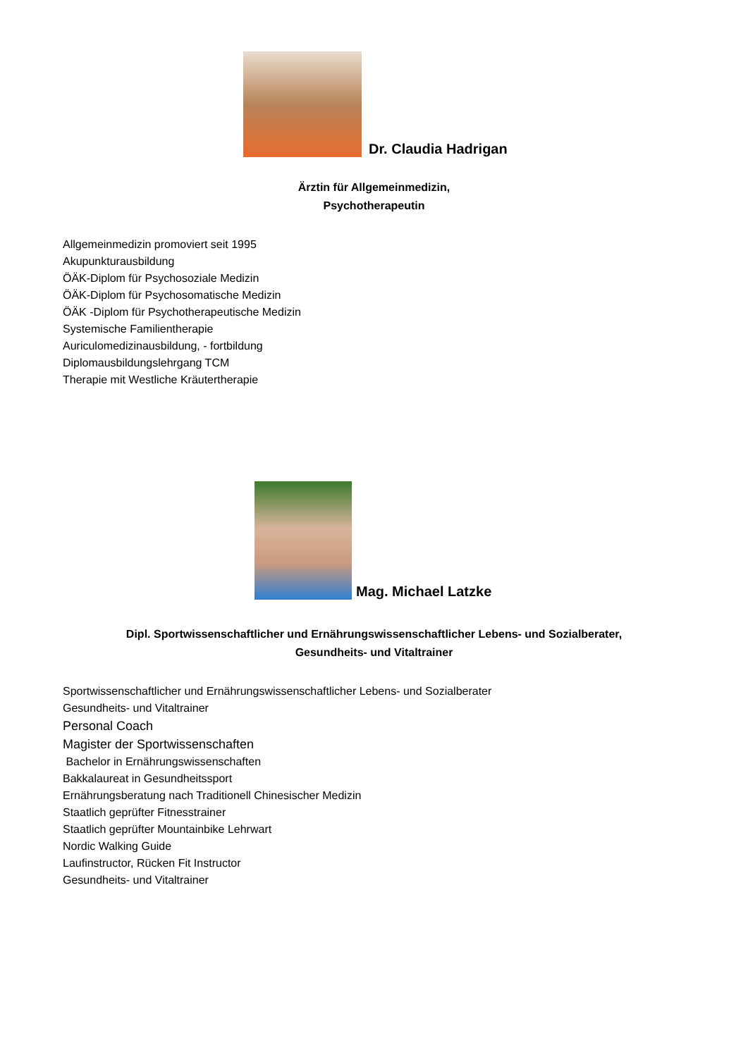Dr. Claudia Hadrigan
Ärztin für Allgemeinmedizin,
Psychotherapeutin
Allgemeinmedizin promoviert seit 1995
Akupunkturausbildung
ÖÄK-Diplom für Psychosoziale Medizin
ÖÄK-Diplom für Psychosomatische Medizin
ÖÄK -Diplom für Psychotherapeutische Medizin
Systemische Familientherapie
Auriculomedizinausbildung, - fortbildung
Diplomausbildungslehrgang TCM
Therapie mit Westliche Kräutertherapie
Mag. Michael Latzke
Dipl. Sportwissenschaftlicher und Ernährungswissenschaftlicher Lebens- und Sozialberater,
Gesundheits- und Vitaltrainer
Sportwissenschaftlicher und Ernährungswissenschaftlicher Lebens- und Sozialberater
Gesundheits- und Vitaltrainer
Personal Coach
Magister der Sportwissenschaften
Bachelor in Ernährungswissenschaften
Bakkalaureat in Gesundheitssport
Ernährungsberatung nach Traditionell Chinesischer Medizin
Staatlich geprüfter Fitnesstrainer
Staatlich geprüfter Mountainbike Lehrwart
Nordic Walking Guide
Laufinstructor, Rücken Fit Instructor
Gesundheits- und Vitaltrainer